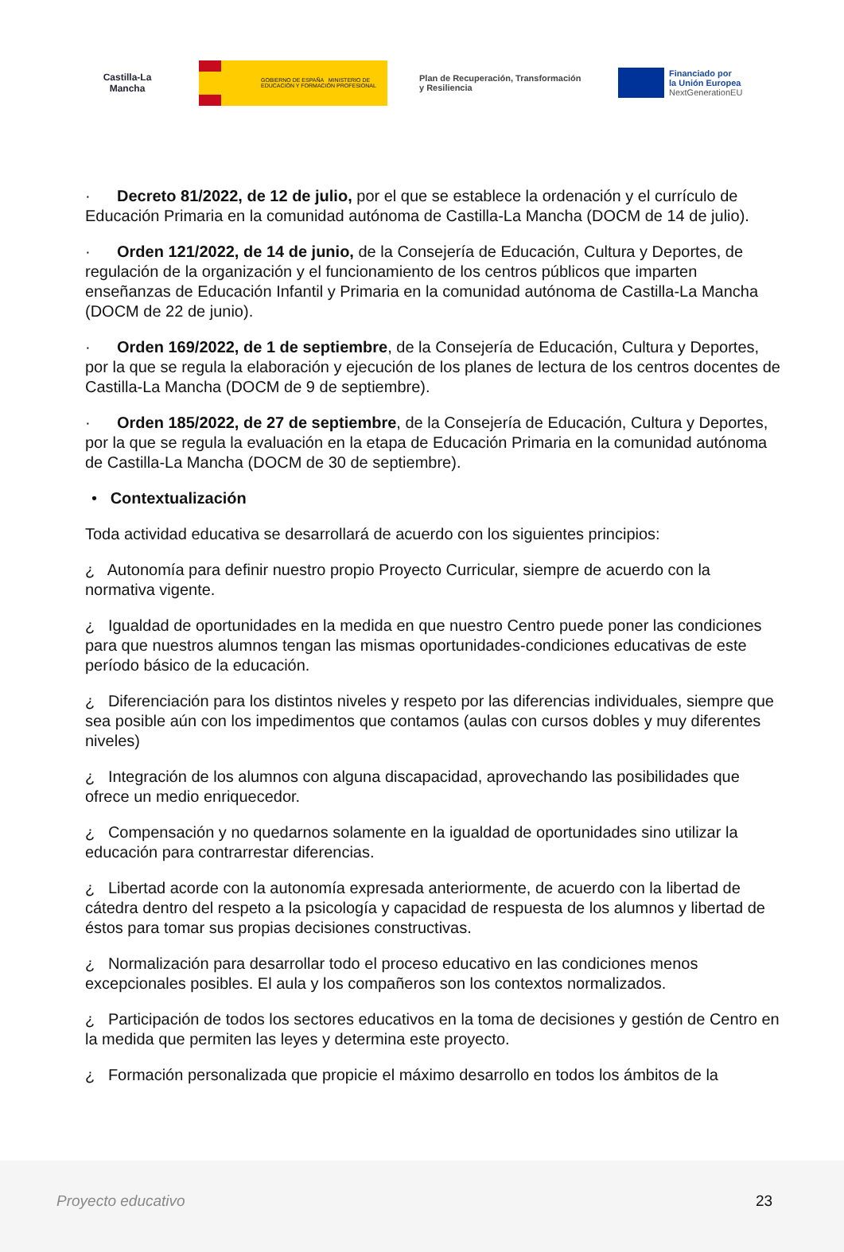Castilla-La Mancha
GOBIERNO DE ESPAÑA MINISTERIO DE EDUCACIÓN Y FORMACIÓN PROFESIONAL
Plan de Recuperación, Transformación y Resiliencia
Financiado por
la Unión Europea
NextGenerationEU
· Decreto 81/2022, de 12 de julio, por el que se establece la ordenación y el currículo de Educación Primaria en la comunidad autónoma de Castilla-La Mancha (DOCM de 14 de julio).
· Orden 121/2022, de 14 de junio, de la Consejería de Educación, Cultura y Deportes, de regulación de la organización y el funcionamiento de los centros públicos que imparten enseñanzas de Educación Infantil y Primaria en la comunidad autónoma de Castilla-La Mancha (DOCM de 22 de junio).
· Orden 169/2022, de 1 de septiembre, de la Consejería de Educación, Cultura y Deportes, por la que se regula la elaboración y ejecución de los planes de lectura de los centros docentes de Castilla-La Mancha (DOCM de 9 de septiembre).
· Orden 185/2022, de 27 de septiembre, de la Consejería de Educación, Cultura y Deportes, por la que se regula la evaluación en la etapa de Educación Primaria en la comunidad autónoma de Castilla-La Mancha (DOCM de 30 de septiembre).
• Contextualización
Toda actividad educativa se desarrollará de acuerdo con los siguientes principios:
¿ Autonomía para definir nuestro propio Proyecto Curricular, siempre de acuerdo con la normativa vigente.
¿ Igualdad de oportunidades en la medida en que nuestro Centro puede poner las condiciones para que nuestros alumnos tengan las mismas oportunidades-condiciones educativas de este período básico de la educación.
¿ Diferenciación para los distintos niveles y respeto por las diferencias individuales, siempre que sea posible aún con los impedimentos que contamos (aulas con cursos dobles y muy diferentes niveles)
¿ Integración de los alumnos con alguna discapacidad, aprovechando las posibilidades que ofrece un medio enriquecedor.
¿ Compensación y no quedarnos solamente en la igualdad de oportunidades sino utilizar la educación para contrarrestar diferencias.
¿ Libertad acorde con la autonomía expresada anteriormente, de acuerdo con la libertad de cátedra dentro del respeto a la psicología y capacidad de respuesta de los alumnos y libertad de éstos para tomar sus propias decisiones constructivas.
¿ Normalización para desarrollar todo el proceso educativo en las condiciones menos excepcionales posibles. El aula y los compañeros son los contextos normalizados.
¿ Participación de todos los sectores educativos en la toma de decisiones y gestión de Centro en la medida que permiten las leyes y determina este proyecto.
¿ Formación personalizada que propicie el máximo desarrollo en todos los ámbitos de la
Proyecto educativo 23